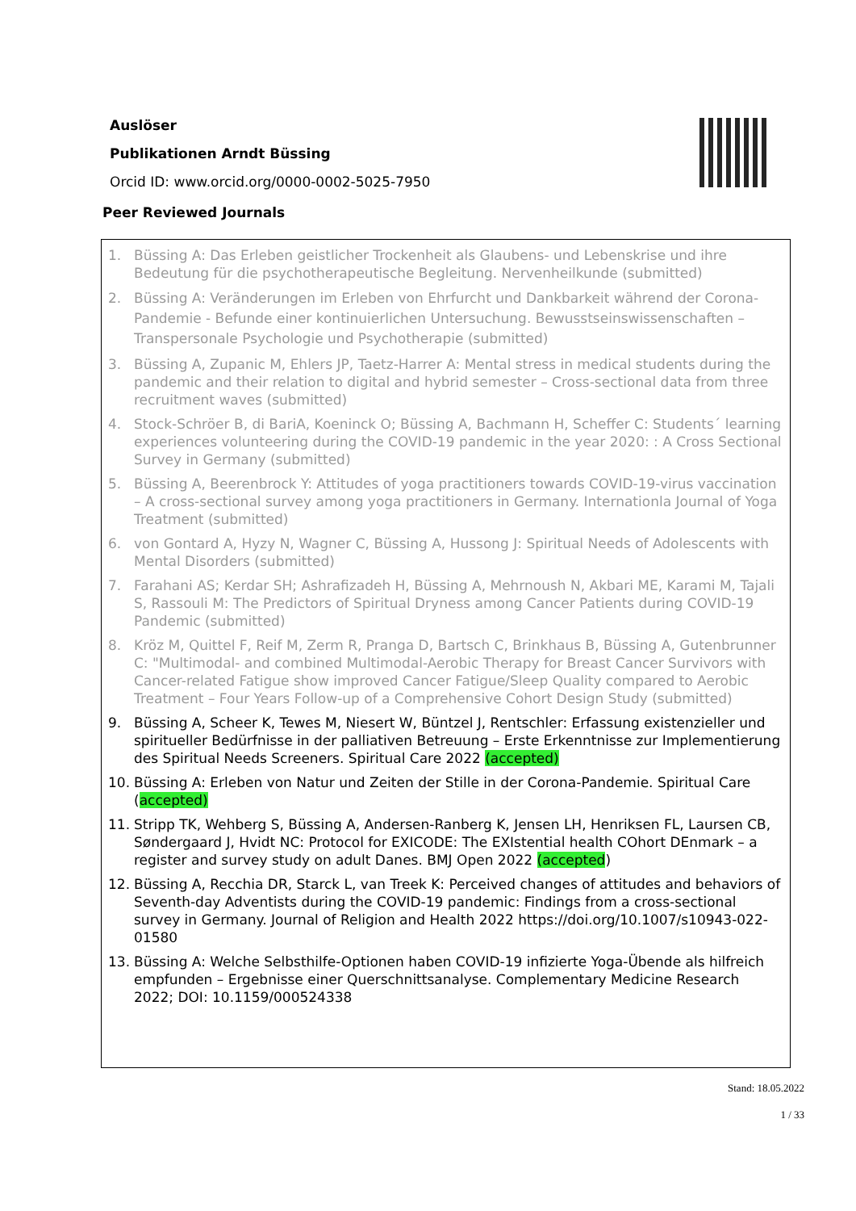Auslöser
Publikationen Arndt Büssing
Orcid ID: www.orcid.org/0000-0002-5025-7950
Peer Reviewed Journals
1. Büssing A: Das Erleben geistlicher Trockenheit als Glaubens- und Lebenskrise und ihre Bedeutung für die psychotherapeutische Begleitung. Nervenheilkunde (submitted)
2. Büssing A: Veränderungen im Erleben von Ehrfurcht und Dankbarkeit während der Corona-Pandemie - Befunde einer kontinuierlichen Untersuchung. Bewusstseinswissenschaften – Transpersonale Psychologie und Psychotherapie (submitted)
3. Büssing A, Zupanic M, Ehlers JP, Taetz-Harrer A: Mental stress in medical students during the pandemic and their relation to digital and hybrid semester – Cross-sectional data from three recruitment waves (submitted)
4. Stock-Schröer B, di BariA, Koeninck O; Büssing A, Bachmann H, Scheffer C: Students´ learning experiences volunteering during the COVID-19 pandemic in the year 2020: : A Cross Sectional Survey in Germany (submitted)
5. Büssing A, Beerenbrock Y: Attitudes of yoga practitioners towards COVID-19-virus vaccination – A cross-sectional survey among yoga practitioners in Germany. Internationla Journal of Yoga Treatment (submitted)
6. von Gontard A, Hyzy N, Wagner C, Büssing A, Hussong J: Spiritual Needs of Adolescents with Mental Disorders (submitted)
7. Farahani AS; Kerdar SH; Ashrafizadeh H, Büssing A, Mehrnoush N, Akbari ME, Karami M, Tajali S, Rassouli M: The Predictors of Spiritual Dryness among Cancer Patients during COVID-19 Pandemic (submitted)
8. Kröz M, Quittel F, Reif M, Zerm R, Pranga D, Bartsch C, Brinkhaus B, Büssing A, Gutenbrunner C: "Multimodal- and combined Multimodal-Aerobic Therapy for Breast Cancer Survivors with Cancer-related Fatigue show improved Cancer Fatigue/Sleep Quality compared to Aerobic Treatment – Four Years Follow-up of a Comprehensive Cohort Design Study (submitted)
9. Büssing A, Scheer K, Tewes M, Niesert W, Büntzel J, Rentschler: Erfassung existenzieller und spiritueller Bedürfnisse in der palliativen Betreuung – Erste Erkenntnisse zur Implementierung des Spiritual Needs Screeners. Spiritual Care 2022 (accepted)
10. Büssing A: Erleben von Natur und Zeiten der Stille in der Corona-Pandemie. Spiritual Care (accepted)
11. Stripp TK, Wehberg S, Büssing A, Andersen-Ranberg K, Jensen LH, Henriksen FL, Laursen CB, Søndergaard J, Hvidt NC: Protocol for EXICODE: The EXIstential health COhort DEnmark – a register and survey study on adult Danes. BMJ Open 2022 (accepted)
12. Büssing A, Recchia DR, Starck L, van Treek K: Perceived changes of attitudes and behaviors of Seventh-day Adventists during the COVID-19 pandemic: Findings from a cross-sectional survey in Germany. Journal of Religion and Health 2022 https://doi.org/10.1007/s10943-022-01580
13. Büssing A: Welche Selbsthilfe-Optionen haben COVID-19 infizierte Yoga-Übende als hilfreich empfunden – Ergebnisse einer Querschnittsanalyse. Complementary Medicine Research 2022; DOI: 10.1159/000524338
Stand: 18.05.2022
1 / 33